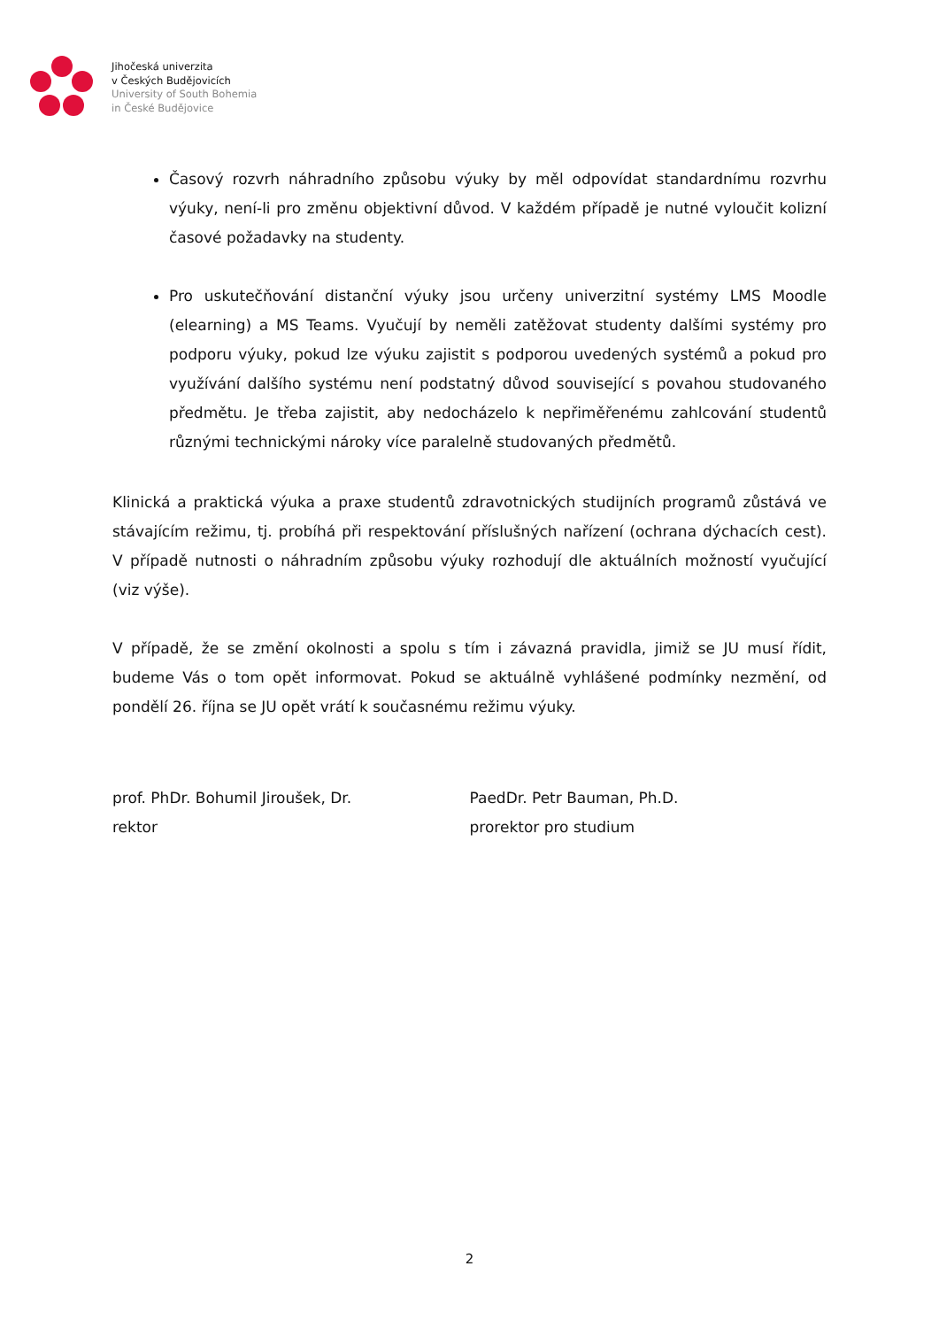Jihočeská univerzita
v Českých Budějovicích
University of South Bohemia
in České Budějovice
Časový rozvrh náhradního způsobu výuky by měl odpovídat standardnímu rozvrhu výuky, není-li pro změnu objektivní důvod. V každém případě je nutné vyloučit kolizní časové požadavky na studenty.
Pro uskutečňování distanční výuky jsou určeny univerzitní systémy LMS Moodle (elearning) a MS Teams. Vyučují by neměli zatěžovat studenty dalšími systémy pro podporu výuky, pokud lze výuku zajistit s podporou uvedených systémů a pokud pro využívání dalšího systému není podstatný důvod související s povahou studovaného předmětu. Je třeba zajistit, aby nedocházelo k nepřiměřenému zahlcování studentů různými technickými nároky více paralelně studovaných předmětů.
Klinická a praktická výuka a praxe studentů zdravotnických studijních programů zůstává ve stávajícím režimu, tj. probíhá při respektování příslušných nařízení (ochrana dýchacích cest). V případě nutnosti o náhradním způsobu výuky rozhodují dle aktuálních možností vyučující (viz výše).
V případě, že se změní okolnosti a spolu s tím i závazná pravidla, jimiž se JU musí řídit, budeme Vás o tom opět informovat. Pokud se aktuálně vyhlášené podmínky nezmění, od pondělí 26. října se JU opět vrátí k současnému režimu výuky.
prof. PhDr. Bohumil Jiroušek, Dr.
rektor
PaedDr. Petr Bauman, Ph.D.
prorektor pro studium
2